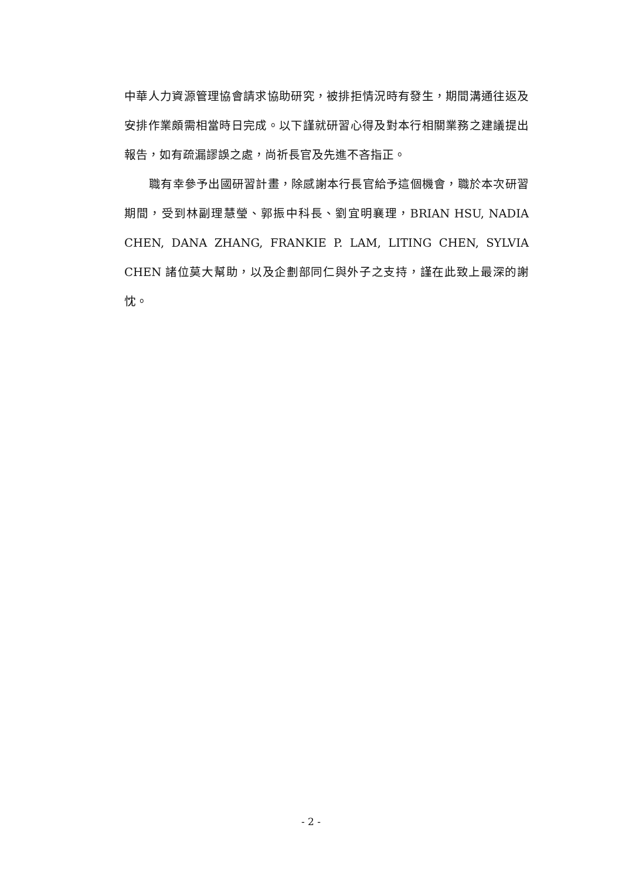中華人力資源管理協會請求協助研究，被排拒情況時有發生，期間溝通往返及安排作業頗需相當時日完成。以下謹就研習心得及對本行相關業務之建議提出報告，如有疏漏謬誤之處，尚祈長官及先進不吝指正。
職有幸參予出國研習計畫，除感謝本行長官給予這個機會，職於本次研習期間，受到林副理慧瑩、郭振中科長、劉宜明襄理，BRIAN HSU, NADIA CHEN, DANA ZHANG, FRANKIE P. LAM, LITING CHEN, SYLVIA CHEN 諸位莫大幫助，以及企劃部同仁與外子之支持，謹在此致上最深的謝忱。
- 2 -